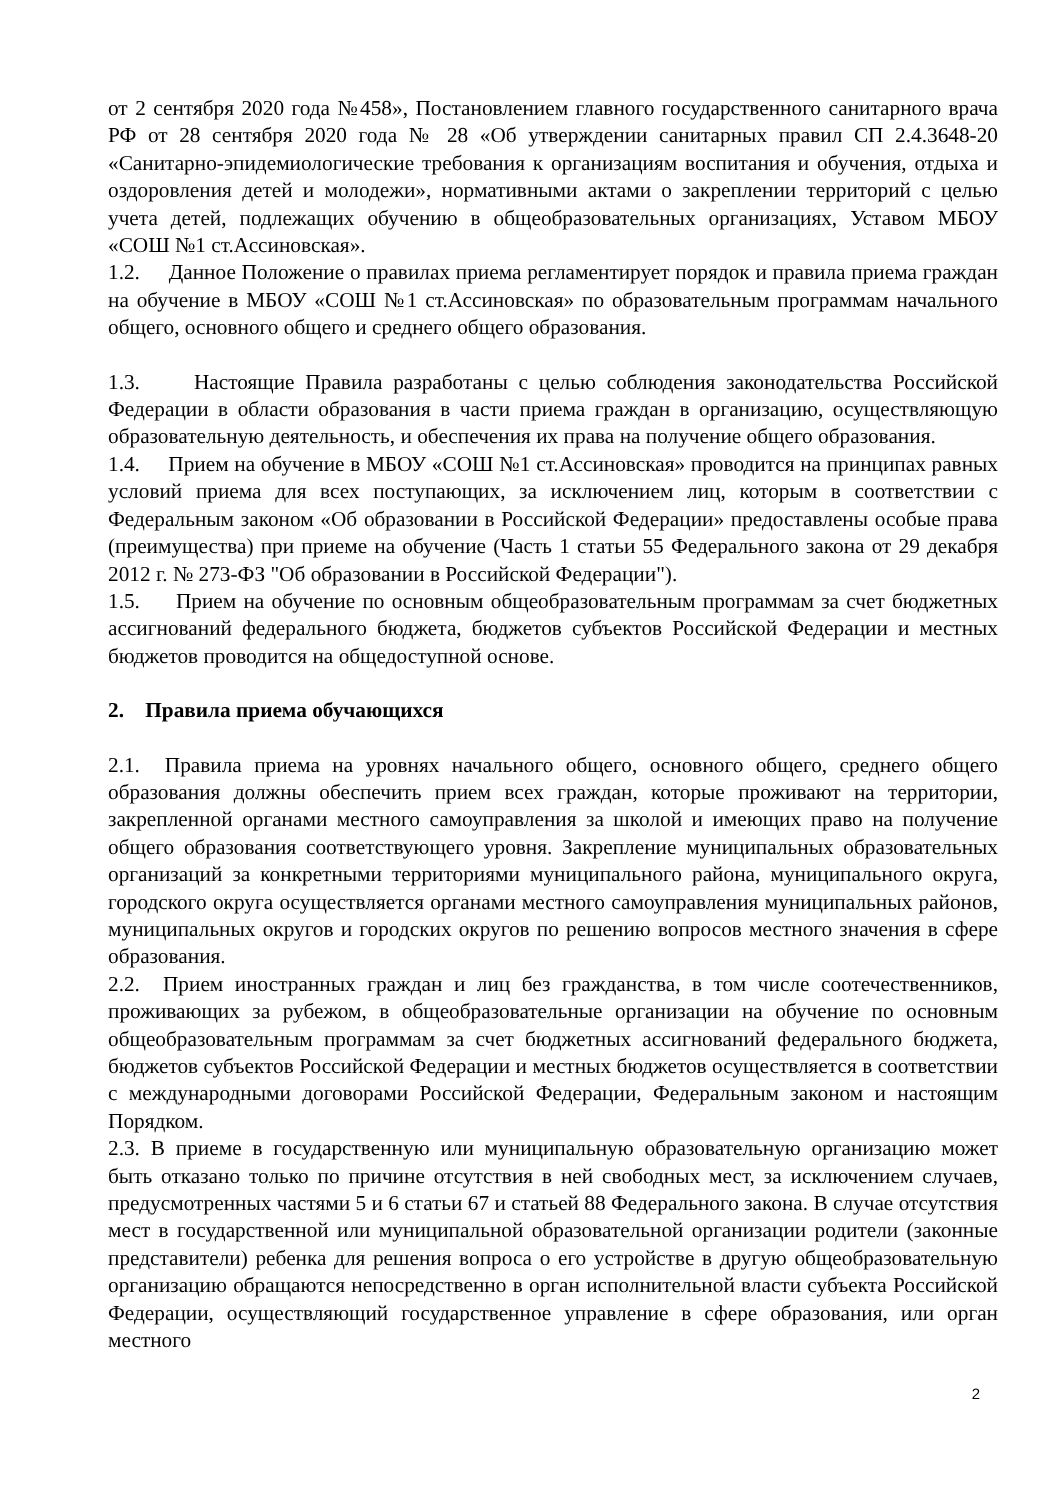от 2 сентября 2020 года №458», Постановлением главного государственного санитарного врача РФ от 28 сентября 2020 года № 28 «Об утверждении санитарных правил СП 2.4.3648-20 «Санитарно-эпидемиологические требования к организациям воспитания и обучения, отдыха и оздоровления детей и молодежи», нормативными актами о закреплении территорий с целью учета детей, подлежащих обучению в общеобразовательных организациях, Уставом МБОУ «СОШ №1 ст.Ассиновская».
1.2. Данное Положение о правилах приема регламентирует порядок и правила приема граждан на обучение в МБОУ «СОШ №1 ст.Ассиновская» по образовательным программам начального общего, основного общего и среднего общего образования.
1.3. Настоящие Правила разработаны с целью соблюдения законодательства Российской Федерации в области образования в части приема граждан в организацию, осуществляющую образовательную деятельность, и обеспечения их права на получение общего образования.
1.4. Прием на обучение в МБОУ «СОШ №1 ст.Ассиновская» проводится на принципах равных условий приема для всех поступающих, за исключением лиц, которым в соответствии с Федеральным законом «Об образовании в Российской Федерации» предоставлены особые права (преимущества) при приеме на обучение (Часть 1 статьи 55 Федерального закона от 29 декабря 2012 г. № 273-ФЗ "Об образовании в Российской Федерации").
1.5. Прием на обучение по основным общеобразовательным программам за счет бюджетных ассигнований федерального бюджета, бюджетов субъектов Российской Федерации и местных бюджетов проводится на общедоступной основе.
2. Правила приема обучающихся
2.1. Правила приема на уровнях начального общего, основного общего, среднего общего образования должны обеспечить прием всех граждан, которые проживают на территории, закрепленной органами местного самоуправления за школой и имеющих право на получение общего образования соответствующего уровня. Закрепление муниципальных образовательных организаций за конкретными территориями муниципального района, муниципального округа, городского округа осуществляется органами местного самоуправления муниципальных районов, муниципальных округов и городских округов по решению вопросов местного значения в сфере образования.
2.2. Прием иностранных граждан и лиц без гражданства, в том числе соотечественников, проживающих за рубежом, в общеобразовательные организации на обучение по основным общеобразовательным программам за счет бюджетных ассигнований федерального бюджета, бюджетов субъектов Российской Федерации и местных бюджетов осуществляется в соответствии с международными договорами Российской Федерации, Федеральным законом и настоящим Порядком.
2.3. В приеме в государственную или муниципальную образовательную организацию может быть отказано только по причине отсутствия в ней свободных мест, за исключением случаев, предусмотренных частями 5 и 6 статьи 67 и статьей 88 Федерального закона. В случае отсутствия мест в государственной или муниципальной образовательной организации родители (законные представители) ребенка для решения вопроса о его устройстве в другую общеобразовательную организацию обращаются непосредственно в орган исполнительной власти субъекта Российской Федерации, осуществляющий государственное управление в сфере образования, или орган местного
2